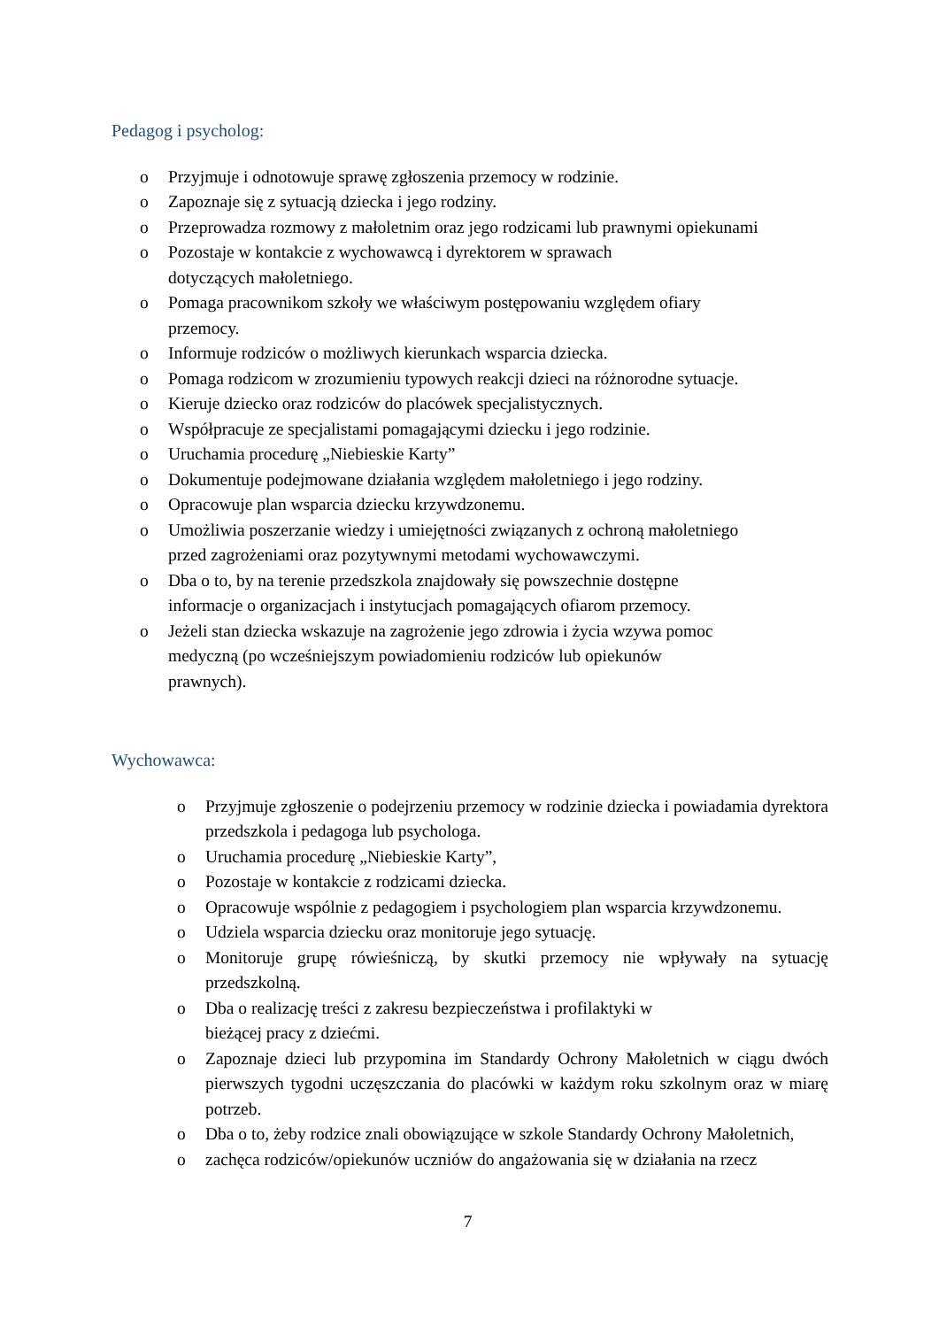Pedagog i psycholog:
o Przyjmuje i odnotowuje sprawę zgłoszenia przemocy w rodzinie.
o Zapoznaje się z sytuacją dziecka i jego rodziny.
o Przeprowadza rozmowy z małoletnim oraz jego rodzicami lub prawnymi opiekunami
o Pozostaje w kontakcie z wychowawcą i dyrektorem w sprawach
dotyczących małoletniego.
o Pomaga pracownikom szkoły we właściwym postępowaniu względem ofiary
przemocy.
o Informuje rodziców o możliwych kierunkach wsparcia dziecka.
o Pomaga rodzicom w zrozumieniu typowych reakcji dzieci na różnorodne sytuacje.
o Kieruje dziecko oraz rodziców do placówek specjalistycznych.
o Współpracuje ze specjalistami pomagającymi dziecku i jego rodzinie.
o Uruchamia procedurę „Niebieskie Karty”
o Dokumentuje podejmowane działania względem małoletniego i jego rodziny.
o Opracowuje plan wsparcia dziecku krzywdzonemu.
o Umożliwia poszerzanie wiedzy i umiejętności związanych z ochroną małoletniego
przed zagrożeniami oraz pozytywnymi metodami wychowawczymi.
o Dba o to, by na terenie przedszkola znajdowały się powszechnie dostępne
informacje o organizacjach i instytucjach pomagających ofiarom przemocy.
o Jeżeli stan dziecka wskazuje na zagrożenie jego zdrowia i życia wzywa pomoc
medyczną (po wcześniejszym powiadomieniu rodziców lub opiekunów
prawnych).
Wychowawca:
o Przyjmuje zgłoszenie o podejrzeniu przemocy w rodzinie dziecka i powiadamia dyrektora przedszkola i pedagoga lub psychologa.
o Uruchamia procedurę „Niebieskie Karty”,
o Pozostaje w kontakcie z rodzicami dziecka.
o Opracowuje wspólnie z pedagogiem i psychologiem plan wsparcia krzywdzonemu.
o Udziela wsparcia dziecku oraz monitoruje jego sytuację.
o Monitoruje grupę rówieśniczą, by skutki przemocy nie wpływały na sytuację przedszkolną.
o Dba o realizację treści z zakresu bezpieczeństwa i profilaktyki w
bieżącej pracy z dziećmi.
o Zapoznaje dzieci lub przypomina im Standardy Ochrony Małoletnich w ciągu dwóch pierwszych tygodni uczęszczania do placówki w każdym roku szkolnym oraz w miarę potrzeb.
o Dba o to, żeby rodzice znali obowiązujące w szkole Standardy Ochrony Małoletnich,
o zachęca rodziców/opiekunów uczniów do angażowania się w działania na rzecz
7